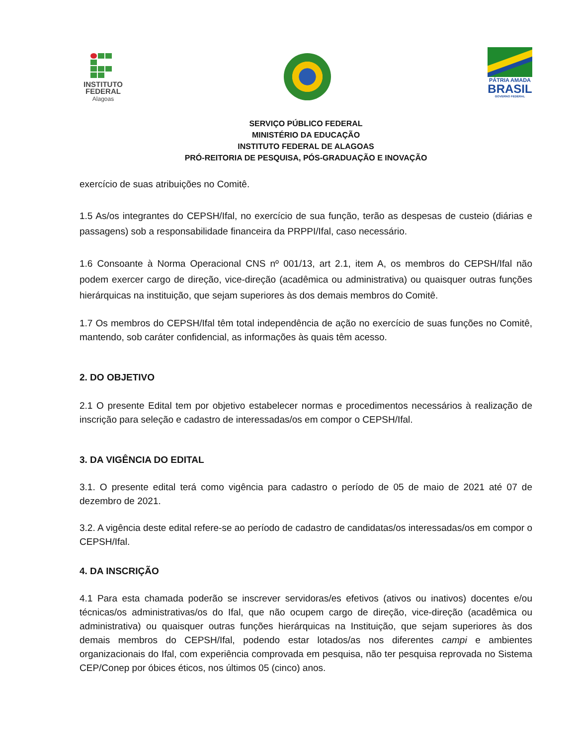INSTITUTO
FEDERAL
Alagoas
PÁTRIA AMADA
BRASIL
GOVERNO FEDERAL
SERVIÇO PÚBLICO FEDERAL
MINISTÉRIO DA EDUCAÇÃO
INSTITUTO FEDERAL DE ALAGOAS
PRÓ-REITORIA DE PESQUISA, PÓS-GRADUAÇÃO E INOVAÇÃO
exercício de suas atribuições no Comitê.
1.5 As/os integrantes do CEPSH/Ifal, no exercício de sua função, terão as despesas de custeio (diárias e passagens) sob a responsabilidade financeira da PRPPI/Ifal, caso necessário.
1.6 Consoante à Norma Operacional CNS nº 001/13, art 2.1, item A, os membros do CEPSH/Ifal não podem exercer cargo de direção, vice-direção (acadêmica ou administrativa) ou quaisquer outras funções hierárquicas na instituição, que sejam superiores às dos demais membros do Comitê.
1.7 Os membros do CEPSH/Ifal têm total independência de ação no exercício de suas funções no Comitê, mantendo, sob caráter confidencial, as informações às quais têm acesso.
2. DO OBJETIVO
2.1 O presente Edital tem por objetivo estabelecer normas e procedimentos necessários à realização de inscrição para seleção e cadastro de interessadas/os em compor o CEPSH/Ifal.
3. DA VIGÊNCIA DO EDITAL
3.1. O presente edital terá como vigência para cadastro o período de 05 de maio de 2021 até 07 de dezembro de 2021.
3.2. A vigência deste edital refere-se ao período de cadastro de candidatas/os interessadas/os em compor o CEPSH/Ifal.
4. DA INSCRIÇÃO
4.1 Para esta chamada poderão se inscrever servidoras/es efetivos (ativos ou inativos) docentes e/ou técnicas/os administrativas/os do Ifal, que não ocupem cargo de direção, vice-direção (acadêmica ou administrativa) ou quaisquer outras funções hierárquicas na Instituição, que sejam superiores às dos demais membros do CEPSH/Ifal, podendo estar lotados/as nos diferentes campi e ambientes organizacionais do Ifal, com experiência comprovada em pesquisa, não ter pesquisa reprovada no Sistema CEP/Conep por óbices éticos, nos últimos 05 (cinco) anos.